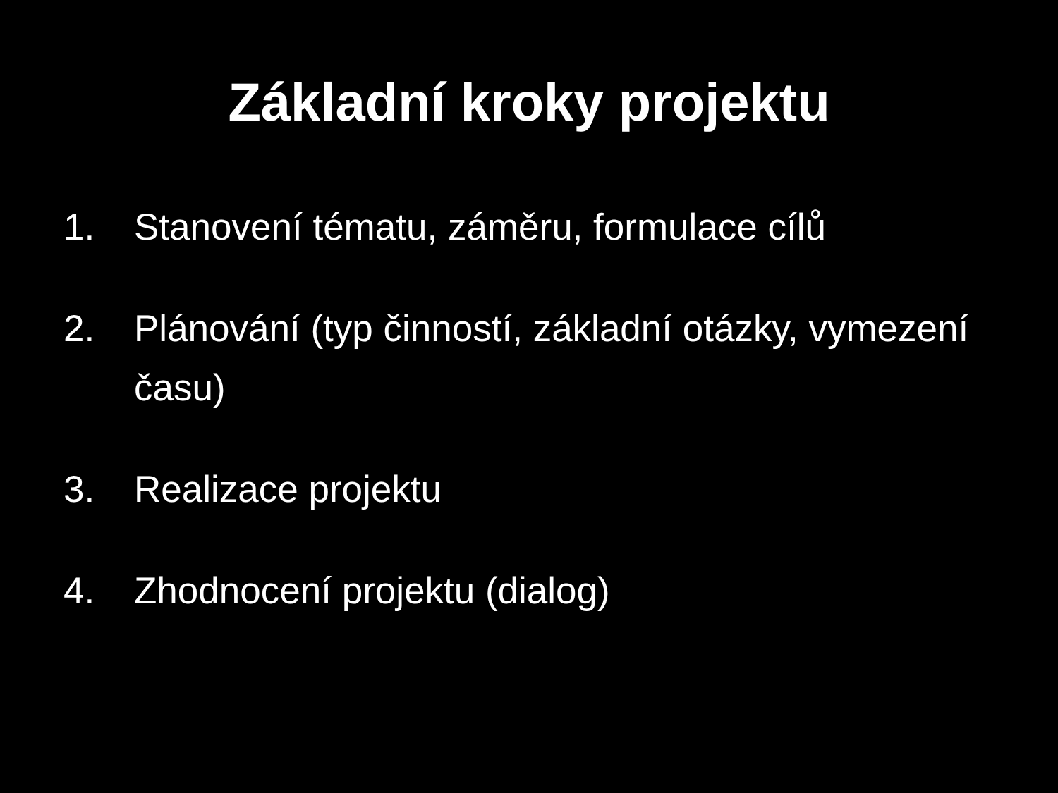Základní kroky projektu
1. Stanovení tématu, záměru, formulace cílů
2. Plánování (typ činností, základní otázky, vymezení času)
3. Realizace projektu
4. Zhodnocení projektu (dialog)